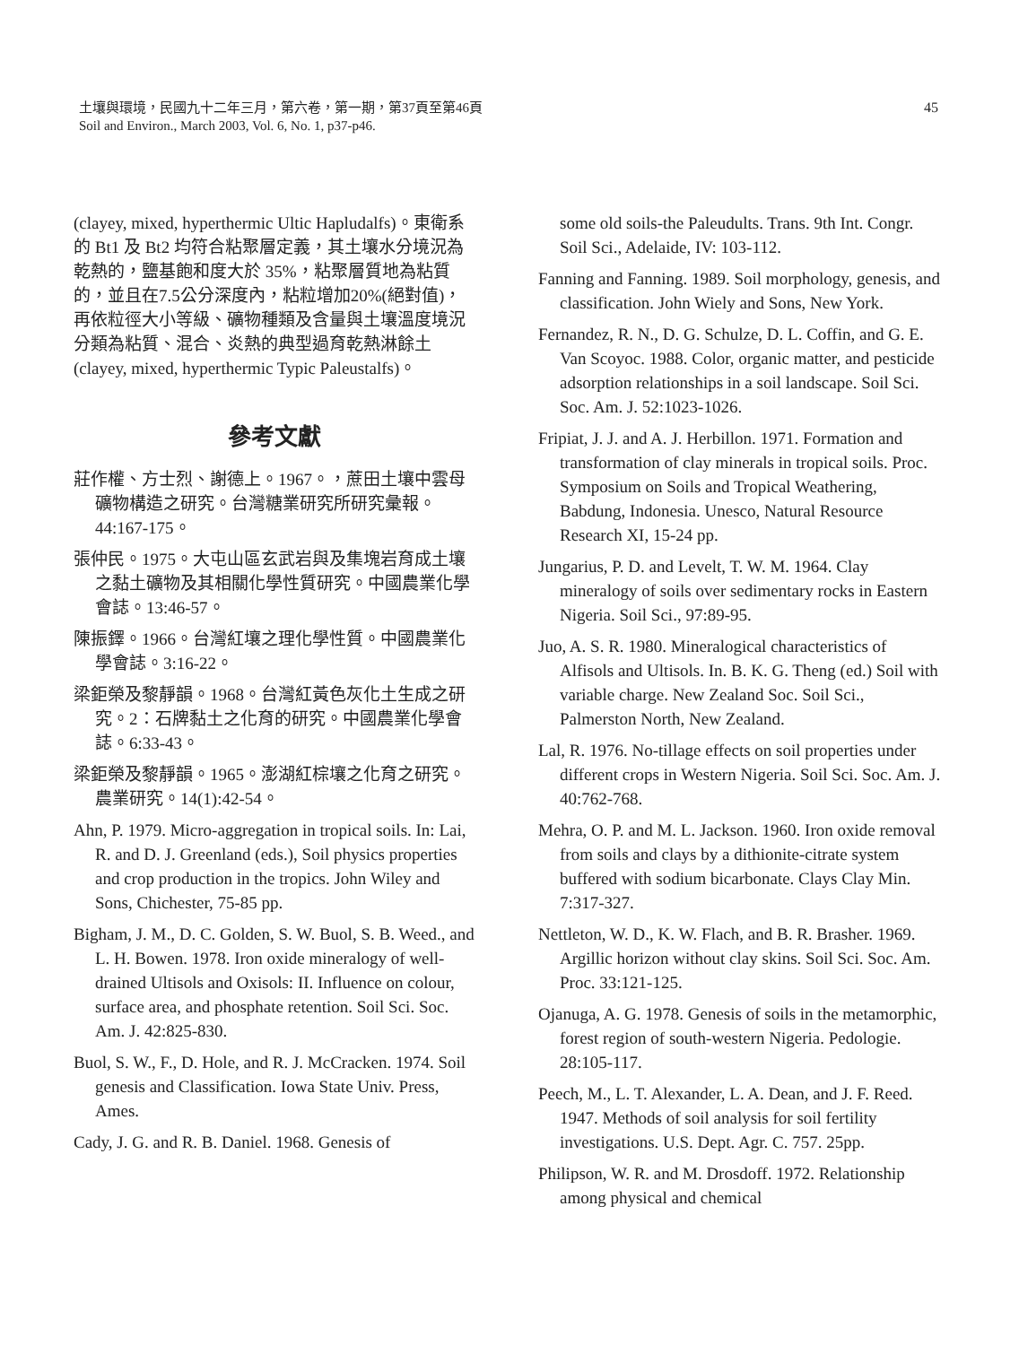土壤與環境，民國九十二年三月，第六卷，第一期，第37頁至第46頁
Soil and Environ., March 2003, Vol. 6, No. 1, p37-p46.
45
(clayey, mixed, hyperthermic Ultic Hapludalfs)。東衛系的 Bt1 及 Bt2 均符合粘聚層定義，其土壤水分境況為乾熱的，鹽基飽和度大於 35%，粘聚層質地為粘質的，並且在7.5公分深度內，粘粒增加20%(絕對值)，再依粒徑大小等級、礦物種類及含量與土壤溫度境況分類為粘質、混合、炎熱的典型過育乾熱淋餘土(clayey, mixed, hyperthermic Typic Paleustalfs)。
參考文獻
莊作權、方士烈、謝德上。1967。，蔗田土壤中雲母礦物構造之研究。台灣糖業研究所研究彙報。44:167-175。
張仲民。1975。大屯山區玄武岩與及集塊岩育成土壤之黏土礦物及其相關化學性質研究。中國農業化學會誌。13:46-57。
陳振鐸。1966。台灣紅壤之理化學性質。中國農業化學會誌。3:16-22。
梁鉅榮及黎靜韻。1968。台灣紅黃色灰化土生成之研究。2：石牌黏土之化育的研究。中國農業化學會誌。6:33-43。
梁鉅榮及黎靜韻。1965。澎湖紅棕壤之化育之研究。農業研究。14(1):42-54。
Ahn, P. 1979. Micro-aggregation in tropical soils. In: Lai, R. and D. J. Greenland (eds.), Soil physics properties and crop production in the tropics. John Wiley and Sons, Chichester, 75-85 pp.
Bigham, J. M., D. C. Golden, S. W. Buol, S. B. Weed., and L. H. Bowen. 1978. Iron oxide mineralogy of well-drained Ultisols and Oxisols: II. Influence on colour, surface area, and phosphate retention. Soil Sci. Soc. Am. J. 42:825-830.
Buol, S. W., F., D. Hole, and R. J. McCracken. 1974. Soil genesis and Classification. Iowa State Univ. Press, Ames.
Cady, J. G. and R. B. Daniel. 1968. Genesis of
some old soils-the Paleudults. Trans. 9th Int. Congr. Soil Sci., Adelaide, IV: 103-112.
Fanning and Fanning. 1989. Soil morphology, genesis, and classification. John Wiely and Sons, New York.
Fernandez, R. N., D. G. Schulze, D. L. Coffin, and G. E. Van Scoyoc. 1988. Color, organic matter, and pesticide adsorption relationships in a soil landscape. Soil Sci. Soc. Am. J. 52:1023-1026.
Fripiat, J. J. and A. J. Herbillon. 1971. Formation and transformation of clay minerals in tropical soils. Proc. Symposium on Soils and Tropical Weathering, Babdung, Indonesia. Unesco, Natural Resource Research XI, 15-24 pp.
Jungarius, P. D. and Levelt, T. W. M. 1964. Clay mineralogy of soils over sedimentary rocks in Eastern Nigeria. Soil Sci., 97:89-95.
Juo, A. S. R. 1980. Mineralogical characteristics of Alfisols and Ultisols. In. B. K. G. Theng (ed.) Soil with variable charge. New Zealand Soc. Soil Sci., Palmerston North, New Zealand.
Lal, R. 1976. No-tillage effects on soil properties under different crops in Western Nigeria. Soil Sci. Soc. Am. J. 40:762-768.
Mehra, O. P. and M. L. Jackson. 1960. Iron oxide removal from soils and clays by a dithionite-citrate system buffered with sodium bicarbonate. Clays Clay Min. 7:317-327.
Nettleton, W. D., K. W. Flach, and B. R. Brasher. 1969. Argillic horizon without clay skins. Soil Sci. Soc. Am. Proc. 33:121-125.
Ojanuga, A. G. 1978. Genesis of soils in the metamorphic, forest region of south-western Nigeria. Pedologie. 28:105-117.
Peech, M., L. T. Alexander, L. A. Dean, and J. F. Reed. 1947. Methods of soil analysis for soil fertility investigations. U.S. Dept. Agr. C. 757. 25pp.
Philipson, W. R. and M. Drosdoff. 1972. Relationship among physical and chemical